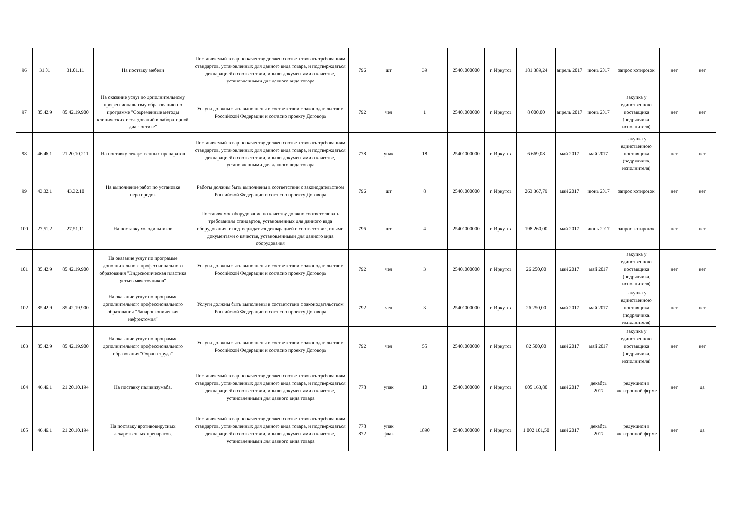| 96 | 31.01 | 31.01.11 | На поставку мебели | Поставляемый товар по качеству должен соответствовать требованиям стандартов, установленных для данного вида товара, и подтверждаться декларацией о соответствии, иными документами о качестве, установленными для данного вида товара | 796 | шт | 39 | 25401000000 | г. Иркутск | 181 389,24 | апрель 2017 | июнь 2017 | запрос котировок | нет | нет |
| 97 | 85.42.9 | 85.42.19.900 | На оказание услуг по дополнительному профессиональному образованию по программе "Современные методы клинических исследований в лабораторной диагностике" | Услуги должны быть выполнены в соответствии с законодательством Российской Федерации и согласно проекту Договора | 792 | чел | 1 | 25401000000 | г. Иркутск | 8 000,00 | апрель 2017 | июнь 2017 | закупка у единственного поставщика (подрядчика, исполнителя) | нет | нет |
| 98 | 46.46.1 | 21.20.10.211 | На поставку лекарственных препаратов | Поставляемый товар по качеству должен соответствовать требованиям стандартов, установленных для данного вида товара, и подтверждаться декларацией о соответствии, иными документами о качестве, установленными для данного вида товара | 778 | упак | 18 | 25401000000 | г. Иркутск | 6 669,08 | май 2017 | май 2017 | закупка у единственного поставщика (подрядчика, исполнителя) | нет | нет |
| 99 | 43.32.1 | 43.32.10 | На выполнение работ по установке перегородок | Работы должны быть выполнены в соответствии с законодательством Российской Федерации и согласно проекту Договора | 796 | шт | 8 | 25401000000 | г. Иркутск | 263 367,79 | май 2017 | июнь 2017 | запрос котировок | нет | нет |
| 100 | 27.51.2 | 27.51.11 | На поставку холодильников | Поставляемое оборудование по качеству должно соответствовать требованиям стандартов, установленных для данного вида оборудования, и подтверждаться декларацией о соответствии, иными документами о качестве, установленными для данного вида оборудования | 796 | шт | 4 | 25401000000 | г. Иркутск | 198 260,00 | май 2017 | июнь 2017 | запрос котировок | нет | нет |
| 101 | 85.42.9 | 85.42.19.900 | На оказание услуг по программе дополнительного профессионального образования "Эндоскопическая пластика устьев мочеточников" | Услуги должны быть выполнены в соответствии с законодательством Российской Федерации и согласно проекту Договора | 792 | чел | 3 | 25401000000 | г. Иркутск | 26 250,00 | май 2017 | май 2017 | закупка у единственного поставщика (подрядчика, исполнителя) | нет | нет |
| 102 | 85.42.9 | 85.42.19.900 | На оказание услуг по программе дополнительного профессионального образования "Лапароскопическая нефрэктомия" | Услуги должны быть выполнены в соответствии с законодательством Российской Федерации и согласно проекту Договора | 792 | чел | 3 | 25401000000 | г. Иркутск | 26 250,00 | май 2017 | май 2017 | закупка у единственного поставщика (подрядчика, исполнителя) | нет | нет |
| 103 | 85.42.9 | 85.42.19.900 | На оказание услуг по программе дополнительного профессионального образования "Охрана труда" | Услуги должны быть выполнены в соответствии с законодательством Российской Федерации и согласно проекту Договора | 792 | чел | 55 | 25401000000 | г. Иркутск | 82 500,00 | май 2017 | май 2017 | закупка у единственного поставщика (подрядчика, исполнителя) | нет | нет |
| 104 | 46.46.1 | 21.20.10.194 | На поставку паливизумаба. | Поставляемый товар по качеству должен соответствовать требованиям стандартов, установленных для данного вида товара, и подтверждаться декларацией о соответствии, иными документами о качестве, установленными для данного вида товара | 778 | упак | 10 | 25401000000 | г. Иркутск | 605 163,80 | май 2017 | декабрь 2017 | редукцион в электронной форме | нет | да |
| 105 | 46.46.1 | 21.20.10.194 | На поставку противовирусных лекарственных препаратов. | Поставляемый товар по качеству должен соответствовать требованиям стандартов, установленных для данного вида товара, и подтверждаться декларацией о соответствии, иными документами о качестве, установленными для данного вида товара | 778 872 | упак флак | 1890 | 25401000000 | г. Иркутск | 1 002 101,50 | май 2017 | декабрь 2017 | редукцион в электронной форме | нет | да |